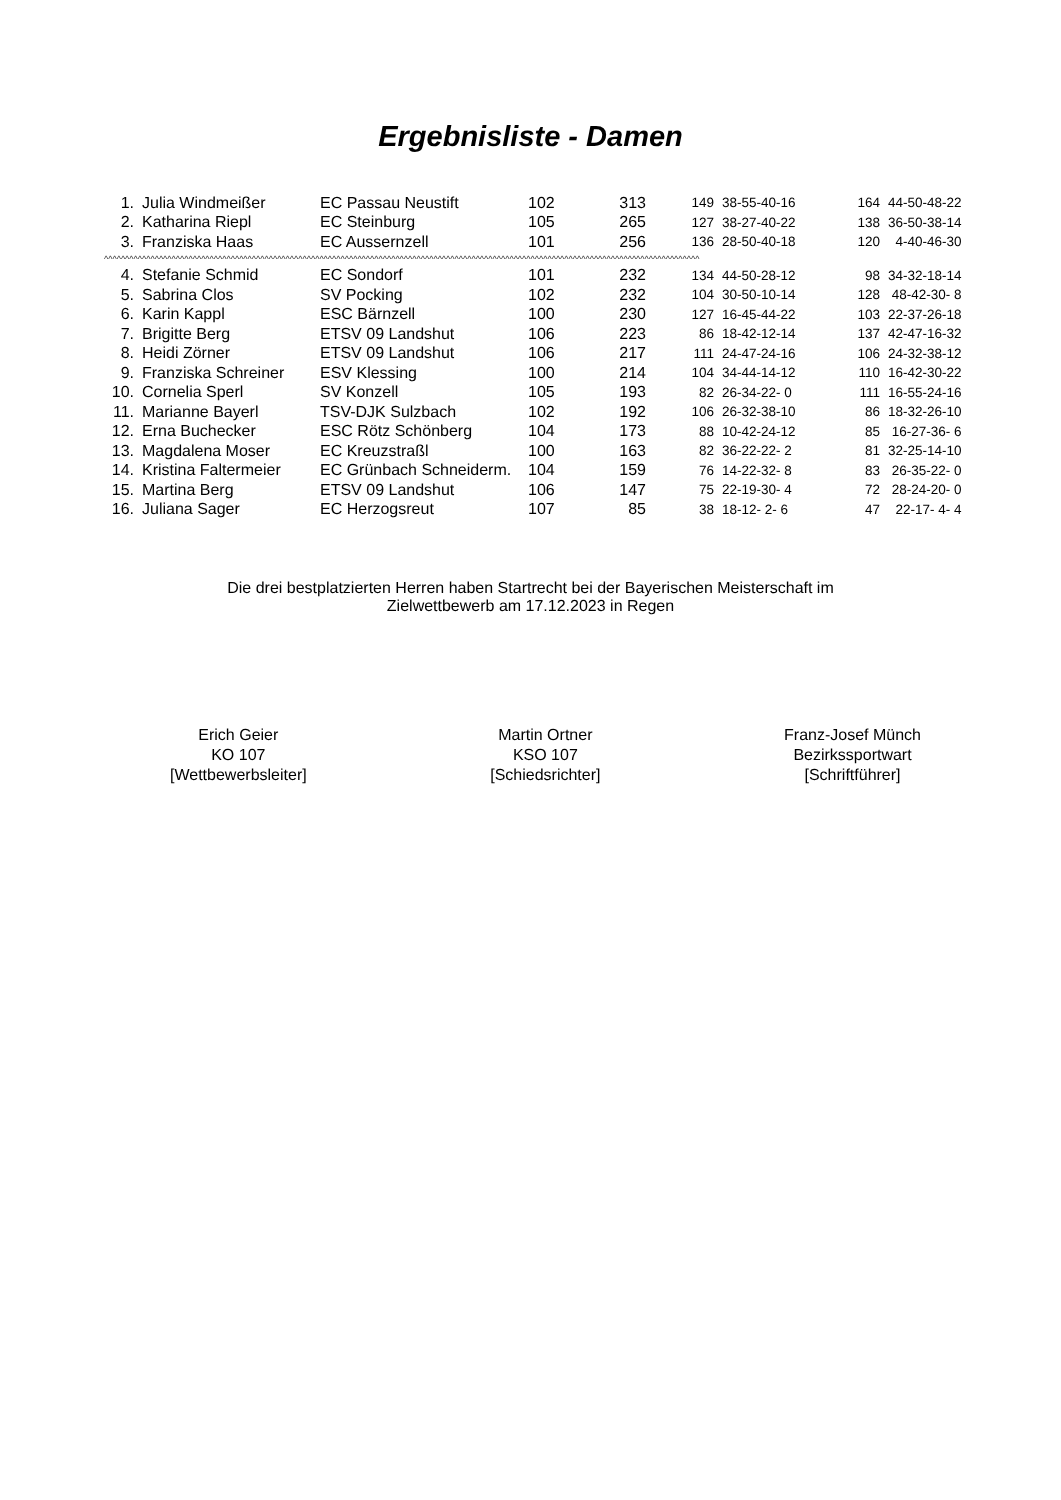Ergebnisliste - Damen
| 1. | Julia Windmeißer | EC Passau Neustift | 102 | 313 | 149 | 38-55-40-16 | 164 | 44-50-48-22 |
| 2. | Katharina Riepl | EC Steinburg | 105 | 265 | 127 | 38-27-40-22 | 138 | 36-50-38-14 |
| 3. | Franziska Haas | EC Aussernzell | 101 | 256 | 136 | 28-50-40-18 | 120 | 4-40-46-30 |
| ^^^^^^^^^^^^^^^^^^^^^^^^^^^^^^^^^^^^^^^^^^^^^^^^^^^^^^^^^^^^^^^^^^^^^^^^^^^^^^^^^^^^^^^^^^^^^^^^^^^^^^^^^^^^^^^^^^^^^^^^^^^^^^^^^^^^^^^^^^^^^ | | | | | | | | |
| 4. | Stefanie Schmid | EC Sondorf | 101 | 232 | 134 | 44-50-28-12 | 98 | 34-32-18-14 |
| 5. | Sabrina Clos | SV Pocking | 102 | 232 | 104 | 30-50-10-14 | 128 | 48-42-30- 8 |
| 6. | Karin Kappl | ESC Bärnzell | 100 | 230 | 127 | 16-45-44-22 | 103 | 22-37-26-18 |
| 7. | Brigitte Berg | ETSV 09 Landshut | 106 | 223 | 86 | 18-42-12-14 | 137 | 42-47-16-32 |
| 8. | Heidi Zörner | ETSV 09 Landshut | 106 | 217 | 111 | 24-47-24-16 | 106 | 24-32-38-12 |
| 9. | Franziska Schreiner | ESV Klessing | 100 | 214 | 104 | 34-44-14-12 | 110 | 16-42-30-22 |
| 10. | Cornelia Sperl | SV Konzell | 105 | 193 | 82 | 26-34-22- 0 | 111 | 16-55-24-16 |
| 11. | Marianne Bayerl | TSV-DJK Sulzbach | 102 | 192 | 106 | 26-32-38-10 | 86 | 18-32-26-10 |
| 12. | Erna Buchecker | ESC Rötz Schönberg | 104 | 173 | 88 | 10-42-24-12 | 85 | 16-27-36- 6 |
| 13. | Magdalena Moser | EC Kreuzstraßl | 100 | 163 | 82 | 36-22-22- 2 | 81 | 32-25-14-10 |
| 14. | Kristina Faltermeier | EC Grünbach Schneiderm. | 104 | 159 | 76 | 14-22-32- 8 | 83 | 26-35-22- 0 |
| 15. | Martina Berg | ETSV 09 Landshut | 106 | 147 | 75 | 22-19-30- 4 | 72 | 28-24-20- 0 |
| 16. | Juliana Sager | EC Herzogsreut | 107 | 85 | 38 | 18-12- 2- 6 | 47 | 22-17- 4- 4 |
Die drei bestplatzierten Herren haben Startrecht bei der Bayerischen Meisterschaft im
Zielwettbewerb am 17.12.2023 in Regen
Erich Geier
KO 107
[Wettbewerbsleiter]
Martin Ortner
KSO 107
[Schiedsrichter]
Franz-Josef Münch
Bezirkssportwart
[Schriftführer]